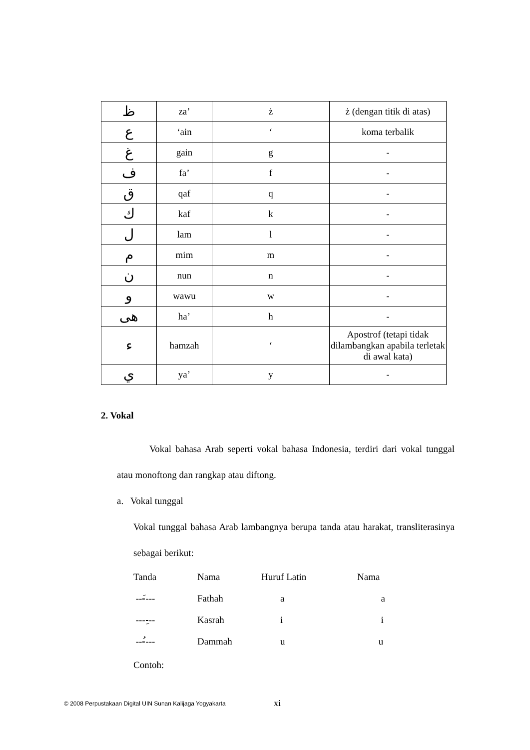| ظ | za’ | ż | ż (dengan titik di atas) |
| ع | ‘ain | ‘ | koma terbalik |
| غ | gain | g | - |
| ف | fa’ | f | - |
| ق | qaf | q | - |
| ك | kaf | k | - |
| ل | lam | l | - |
| م | mim | m | - |
| ن | nun | n | - |
| و | wawu | w | - |
| هى | ha’ | h | - |
| ء | hamzah | ‘ | Apostrof (tetapi tidak dilambangkan apabila terletak di awal kata) |
| ي | ya’ | y | - |
2. Vokal
Vokal bahasa Arab seperti vokal bahasa Indonesia, terdiri dari vokal tunggal atau monoftong dan rangkap atau diftong.
a. Vokal tunggal
Vokal tunggal bahasa Arab lambangnya berupa tanda atau harakat, transliterasinya sebagai berikut:
| Tanda | Nama | Huruf Latin | Nama |
| ---َ--- | Fathah | a | a |
| ----ِ-- | Kasrah | i | i |
| ---ُ--- | Dammah | u | u |
Contoh:
xi
© 2008 Perpustakaan Digital UIN Sunan Kalijaga Yogyakarta